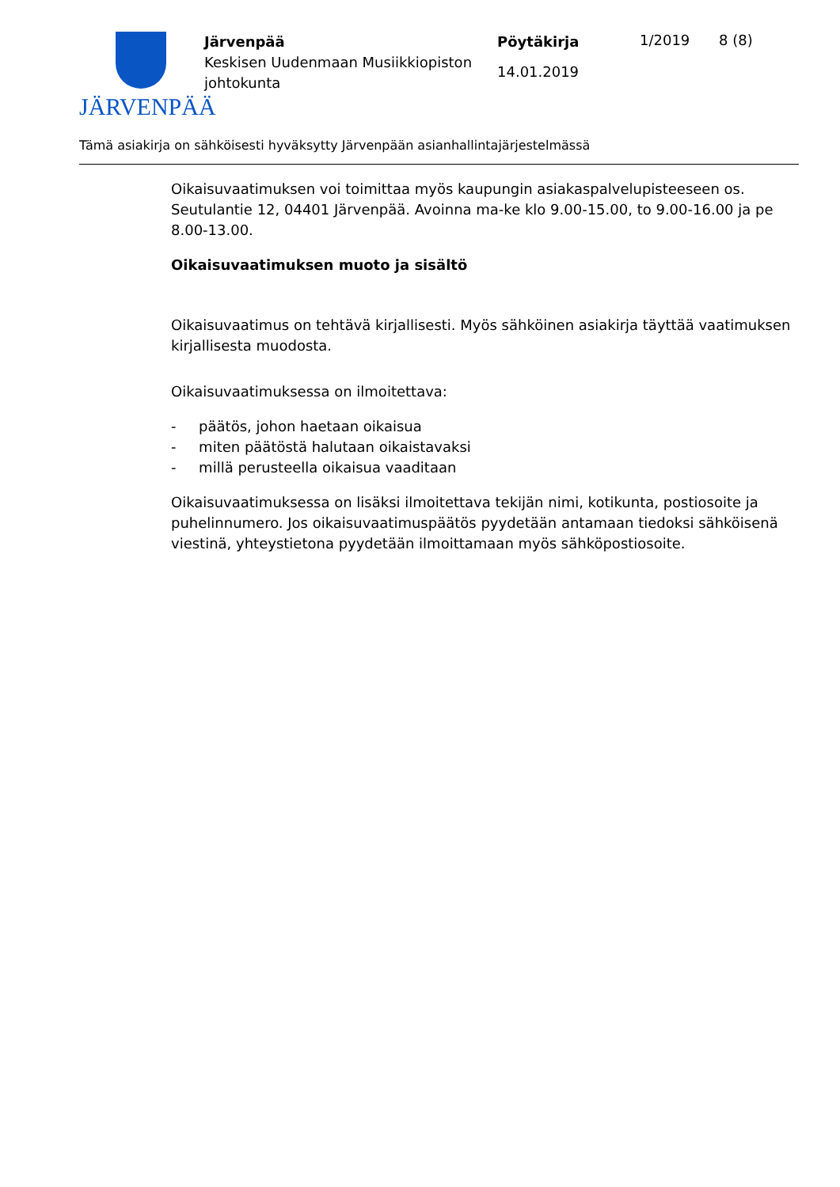JÄRVENPÄÄ
Järvenpää
Keskisen Uudenmaan Musiikkiopiston johtokunta
Pöytäkirja
14.01.2019
1/2019 8 (8)
Tämä asiakirja on sähköisesti hyväksytty Järvenpään asianhallintajärjestelmässä
Oikaisuvaatimuksen voi toimittaa myös kaupungin asiakaspalvelupisteeseen os. Seutulantie 12, 04401 Järvenpää. Avoinna ma-ke klo 9.00-15.00, to 9.00-16.00 ja pe 8.00-13.00.
Oikaisuvaatimuksen muoto ja sisältö
Oikaisuvaatimus on tehtävä kirjallisesti. Myös sähköinen asiakirja täyttää vaatimuksen kirjallisesta muodosta.
Oikaisuvaatimuksessa on ilmoitettava:
- päätös, johon haetaan oikaisua
- miten päätöstä halutaan oikaistavaksi
- millä perusteella oikaisua vaaditaan
Oikaisuvaatimuksessa on lisäksi ilmoitettava tekijän nimi, kotikunta, postiosoite ja puhelinnumero. Jos oikaisuvaatimuspäätös pyydetään antamaan tiedoksi sähköisenä viestinä, yhteystietona pyydetään ilmoittamaan myös sähköpostiosoite.